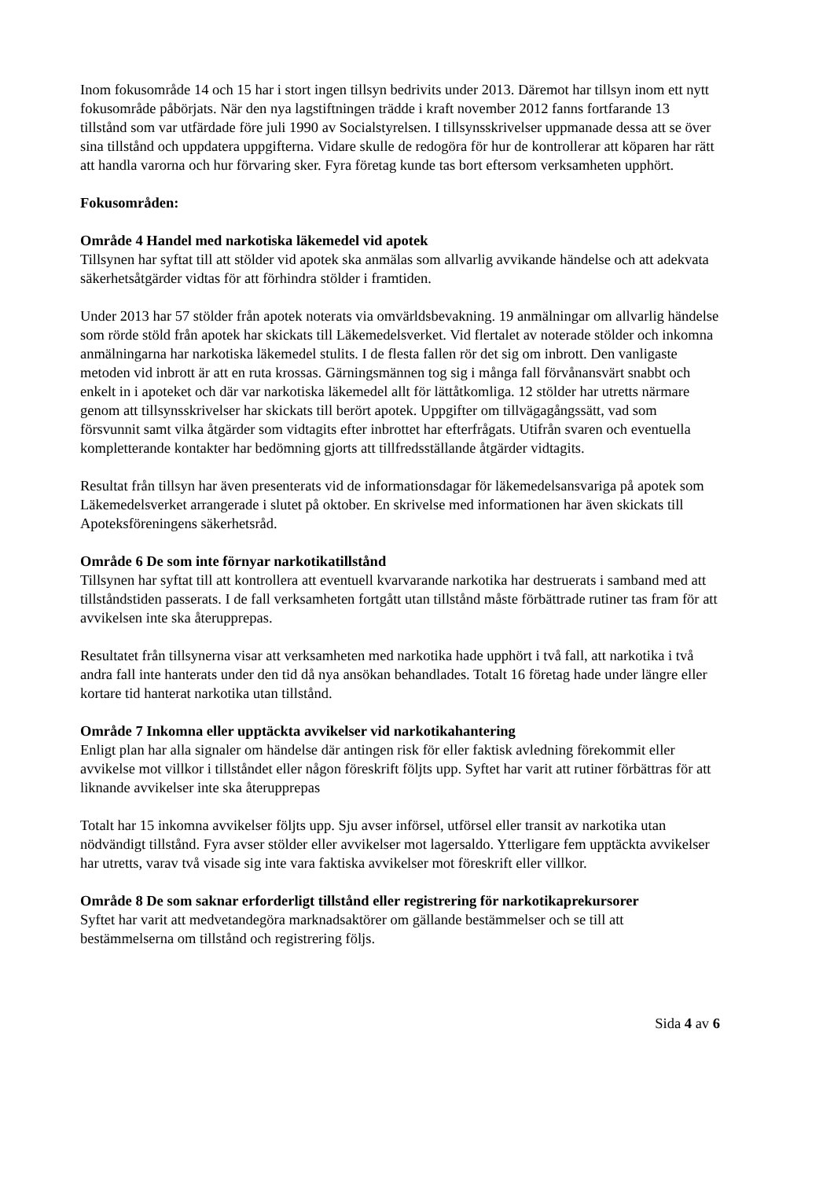Inom fokusområde 14 och 15 har i stort ingen tillsyn bedrivits under 2013. Däremot har tillsyn inom ett nytt fokusområde påbörjats. När den nya lagstiftningen trädde i kraft november 2012 fanns fortfarande 13 tillstånd som var utfärdade före juli 1990 av Socialstyrelsen. I tillsynsskrivelser uppmanade dessa att se över sina tillstånd och uppdatera uppgifterna. Vidare skulle de redogöra för hur de kontrollerar att köparen har rätt att handla varorna och hur förvaring sker. Fyra företag kunde tas bort eftersom verksamheten upphört.
Fokusområden:
Område 4 Handel med narkotiska läkemedel vid apotek
Tillsynen har syftat till att stölder vid apotek ska anmälas som allvarlig avvikande händelse och att adekvata säkerhetsåtgärder vidtas för att förhindra stölder i framtiden.
Under 2013 har 57 stölder från apotek noterats via omvärldsbevakning. 19 anmälningar om allvarlig händelse som rörde stöld från apotek har skickats till Läkemedelsverket. Vid flertalet av noterade stölder och inkomna anmälningarna har narkotiska läkemedel stulits. I de flesta fallen rör det sig om inbrott. Den vanligaste metoden vid inbrott är att en ruta krossas. Gärningsmännen tog sig i många fall förvånansvärt snabbt och enkelt in i apoteket och där var narkotiska läkemedel allt för lättåtkomliga. 12 stölder har utretts närmare genom att tillsynsskrivelser har skickats till berört apotek. Uppgifter om tillvägagångssätt, vad som försvunnit samt vilka åtgärder som vidtagits efter inbrottet har efterfrågats. Utifrån svaren och eventuella kompletterande kontakter har bedömning gjorts att tillfredsställande åtgärder vidtagits.
Resultat från tillsyn har även presenterats vid de informationsdagar för läkemedelsansvariga på apotek som Läkemedelsverket arrangerade i slutet på oktober. En skrivelse med informationen har även skickats till Apoteksföreningens säkerhetsråd.
Område 6 De som inte förnyar narkotikatillstånd
Tillsynen har syftat till att kontrollera att eventuell kvarvarande narkotika har destruerats i samband med att tillståndstiden passerats. I de fall verksamheten fortgått utan tillstånd måste förbättrade rutiner tas fram för att avvikelsen inte ska återupprepas.
Resultatet från tillsynerna visar att verksamheten med narkotika hade upphört i två fall, att narkotika i två andra fall inte hanterats under den tid då nya ansökan behandlades. Totalt 16 företag hade under längre eller kortare tid hanterat narkotika utan tillstånd.
Område 7 Inkomna eller upptäckta avvikelser vid narkotikahantering
Enligt plan har alla signaler om händelse där antingen risk för eller faktisk avledning förekommit eller avvikelse mot villkor i tillståndet eller någon föreskrift följts upp. Syftet har varit att rutiner förbättras för att liknande avvikelser inte ska återupprepas
Totalt har 15 inkomna avvikelser följts upp. Sju avser införsel, utförsel eller transit av narkotika utan nödvändigt tillstånd. Fyra avser stölder eller avvikelser mot lagersaldo. Ytterligare fem upptäckta avvikelser har utretts, varav två visade sig inte vara faktiska avvikelser mot föreskrift eller villkor.
Område 8 De som saknar erforderligt tillstånd eller registrering för narkotikaprekursorer
Syftet har varit att medvetandegöra marknadsaktörer om gällande bestämmelser och se till att bestämmelserna om tillstånd och registrering följs.
Sida 4 av 6